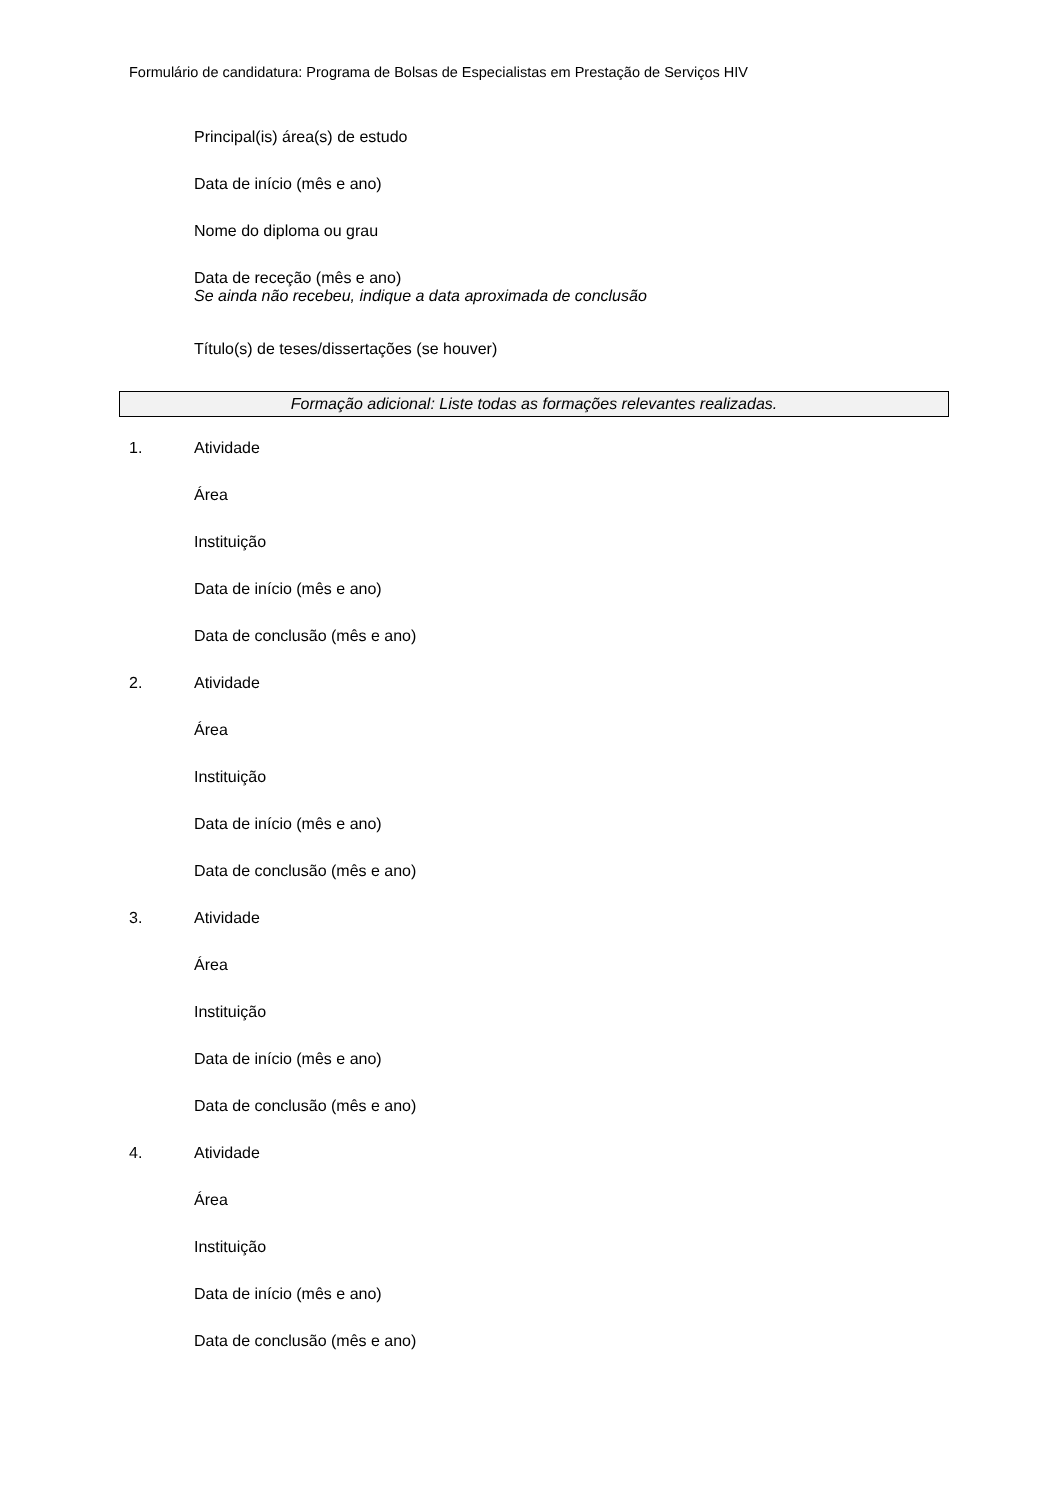Formulário de candidatura: Programa de Bolsas de Especialistas em Prestação de Serviços HIV
Principal(is) área(s) de estudo
Data de início (mês e ano)
Nome do diploma ou grau
Data de receção (mês e ano)
Se ainda não recebeu, indique a data aproximada de conclusão
Título(s) de teses/dissertações (se houver)
Formação adicional: Liste todas as formações relevantes realizadas.
1. Atividade
Área
Instituição
Data de início (mês e ano)
Data de conclusão (mês e ano)
2. Atividade
Área
Instituição
Data de início (mês e ano)
Data de conclusão (mês e ano)
3. Atividade
Área
Instituição
Data de início (mês e ano)
Data de conclusão (mês e ano)
4. Atividade
Área
Instituição
Data de início (mês e ano)
Data de conclusão (mês e ano)